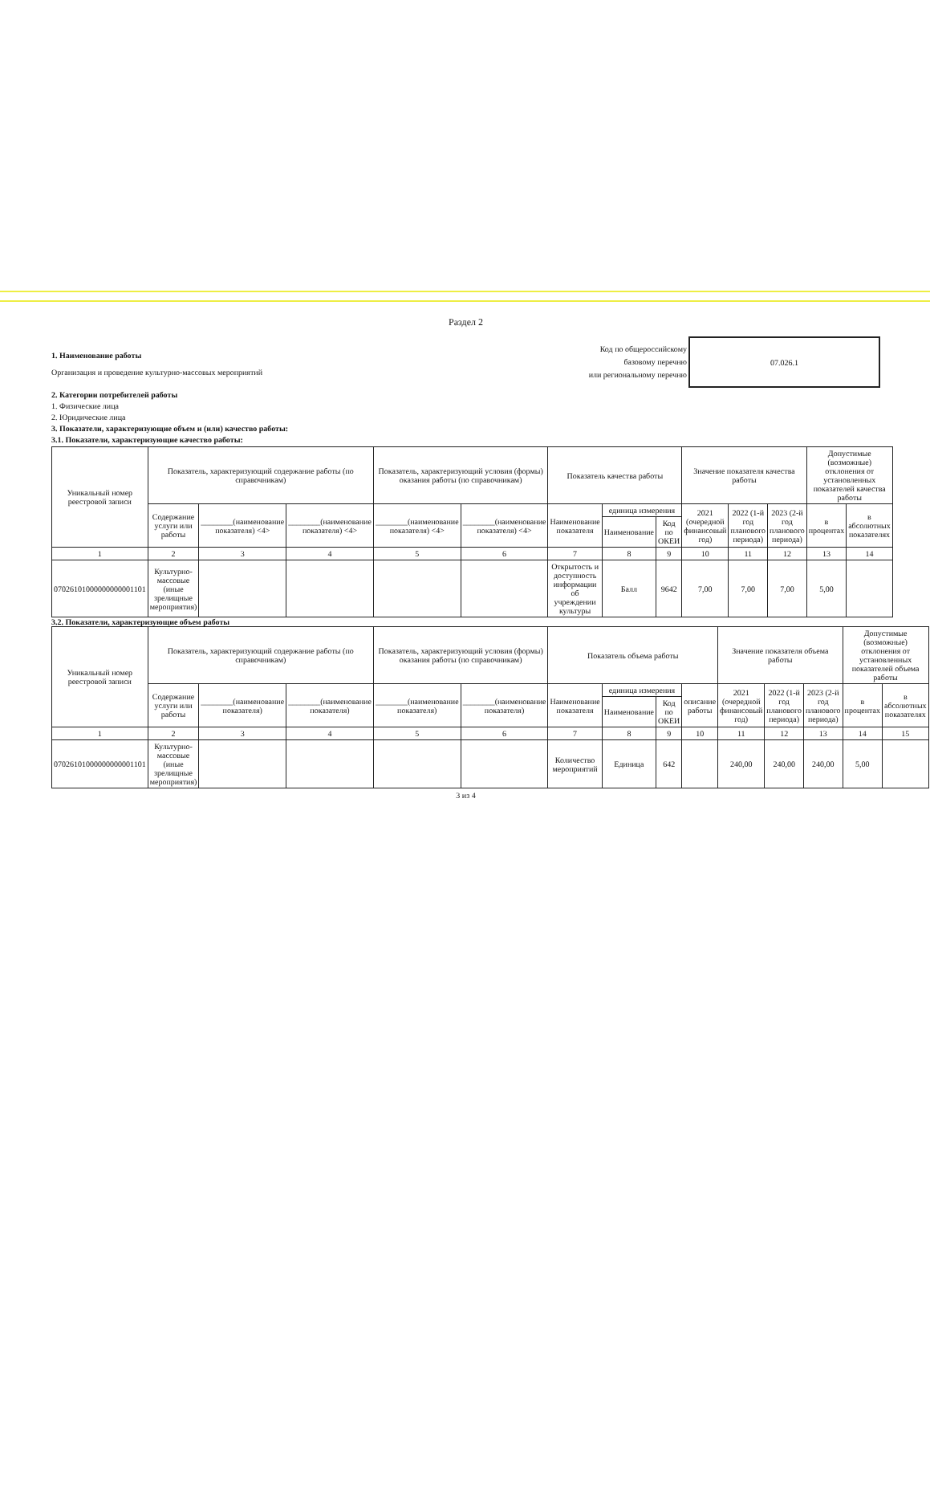Раздел 2
1. Наименование работы
Организация и проведение культурно-массовых мероприятий
Код по общероссийскому
базовому перечню
или региональному перечню
07.026.1
2. Категории потребителей работы
1. Физические лица
2. Юридические лица
3. Показатели, характеризующие объем и (или) качество работы:
3.1. Показатели, характеризующие качество работы:
| Уникальный номер реестровой записи | Показатель, характеризующий содержание работы (по справочникам) | | | Показатель, характеризующий условия (формы) оказания работы (по справочникам) | | Показатель качества работы | | | Значение показателя качества работы | | | Допустимые (возможные) отклонения от установленных показателей качества работы | |
| --- | --- | --- | --- | --- | --- | --- | --- | --- | --- | --- | --- | --- | --- |
| | Содержание услуги или работы | ________(наименование показателя) <4> | ________(наименование показателя) <4> | ________(наименование показателя) <4> | ________(наименование показателя) <4> | Наименование показателя | единица измерения | | 2021 (очередной финансовый год) | 2022 (1-й год планового периода) | 2023 (2-й год планового периода) | в процентах | в абсолютных показателях |
| | | | | | | | Наименование | Код по ОКЕИ | | | | | |
| 1 | 2 | 3 | 4 | 5 | 6 | 7 | 8 | 9 | 10 | 11 | 12 | 13 | 14 |
| 07026101000000000001101 | Культурно-массовые (иные зрелищные мероприятия) | | | | | Открытость и доступность информации об учреждении культуры | Балл | 9642 | 7,00 | 7,00 | 7,00 | 5,00 | |
3.2. Показатели, характеризующие объем работы
| Уникальный номер реестровой записи | Показатель, характеризующий содержание работы (по справочникам) | | | Показатель, характеризующий условия (формы) оказания работы (по справочникам) | | Показатель объема работы | | | | Значение показателя объема работы | | | Допустимые (возможные) отклонения от установленных показателей объема работы | |
| --- | --- | --- | --- | --- | --- | --- | --- | --- | --- | --- | --- | --- | --- | --- |
| | Содержание услуги или работы | ________(наименование показателя) | ________(наименование показателя) | ________(наименование показателя) | ________(наименование показателя) | Наименование показателя | единица измерения | | описание работы | 2021 (очередной финансовый год) | 2022 (1-й год планового периода) | 2023 (2-й год планового периода) | в процентах | в абсолютных показателях |
| | | | | | | | Наименование | Код по ОКЕИ | | | | | | |
| 1 | 2 | 3 | 4 | 5 | 6 | 7 | 8 | 9 | 10 | 11 | 12 | 13 | 14 | 15 |
| 07026101000000000001101 | Культурно-массовые (иные зрелищные мероприятия) | | | | | Количество мероприятий | Единица | 642 | | 240,00 | 240,00 | 240,00 | 5,00 | |
3 из 4